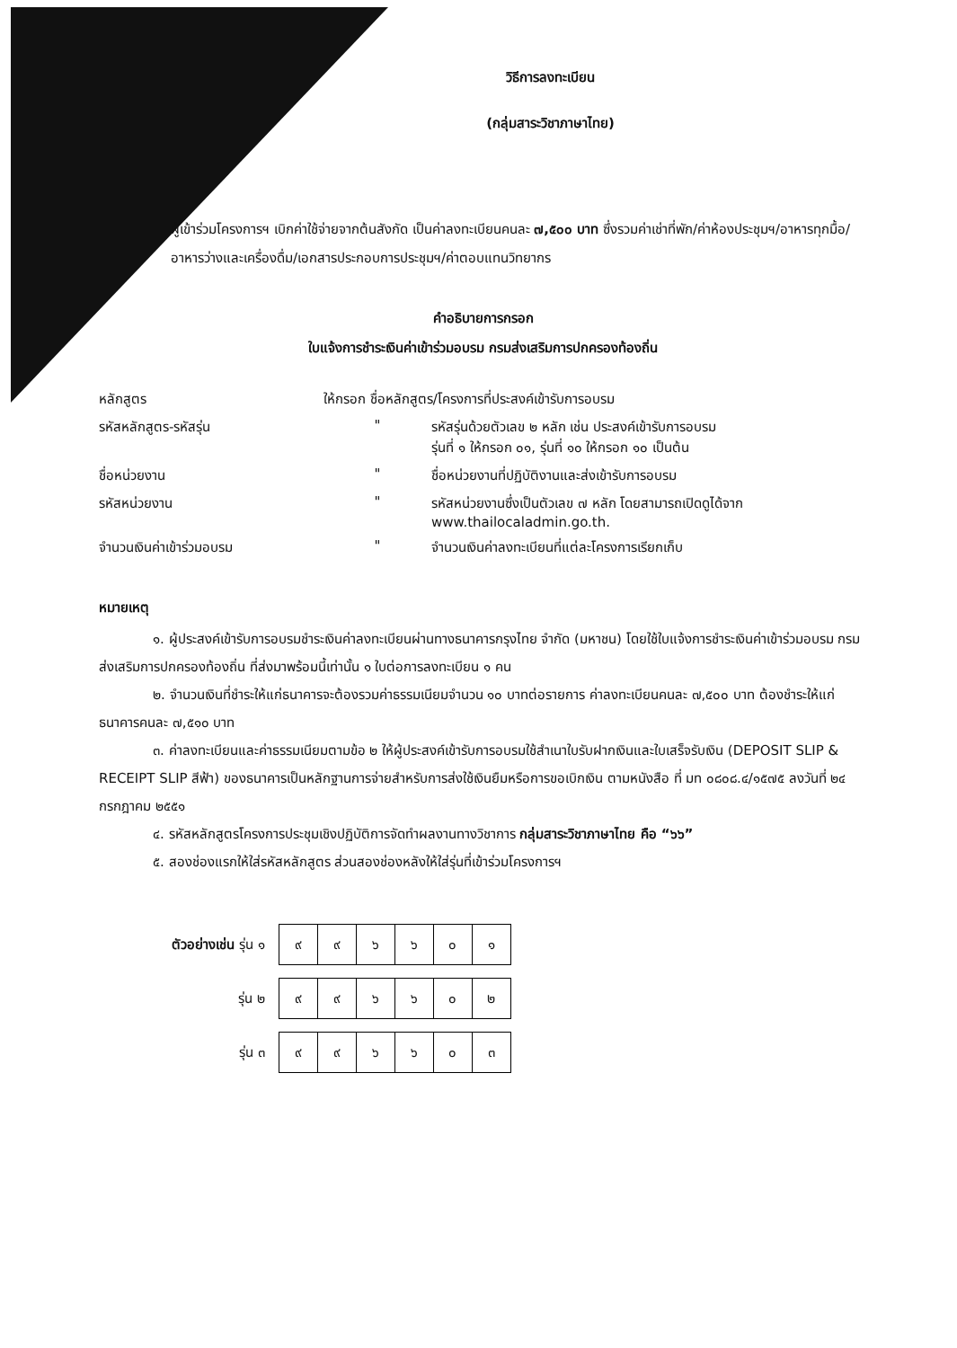วิธีการลงทะเบียน
(กลุ่มสาระวิชาภาษาไทย)
ผู้เข้าร่วมโครงการฯ เบิกค่าใช้จ่ายจากต้นสังกัด เป็นค่าลงทะเบียนคนละ ๗,๕๐๐ บาท ซึ่งรวมค่าเช่าที่พัก/ค่าห้องประชุมฯ/อาหารทุกมื้อ/อาหารว่างและเครื่องดื่ม/เอกสารประกอบการประชุมฯ/ค่าตอบแทนวิทยากร
คำอธิบายการกรอก
ใบแจ้งการชำระเงินค่าเข้าร่วมอบรม กรมส่งเสริมการปกครองท้องถิ่น
| หลักสูตร | ให้กรอก ชื่อหลักสูตร/โครงการที่ประสงค์เข้ารับการอบรม | |
| รหัสหลักสูตร-รหัสรุ่น | " | รหัสรุ่นด้วยตัวเลข ๒ หลัก เช่น ประสงค์เข้ารับการอบรม รุ่นที่ ๑ ให้กรอก ๐๑, รุ่นที่ ๑๐ ให้กรอก ๑๐ เป็นต้น |
| ชื่อหน่วยงาน | " | ชื่อหน่วยงานที่ปฏิบัติงานและส่งเข้ารับการอบรม |
| รหัสหน่วยงาน | " | รหัสหน่วยงานซึ่งเป็นตัวเลข ๗ หลัก โดยสามารถเปิดดูได้จาก www.thailocaladmin.go.th. |
| จำนวนเงินค่าเข้าร่วมอบรม | " | จำนวนเงินค่าลงทะเบียนที่แต่ละโครงการเรียกเก็บ |
หมายเหตุ
๑. ผู้ประสงค์เข้ารับการอบรมชำระเงินค่าลงทะเบียนผ่านทางธนาคารกรุงไทย จำกัด (มหาชน) โดยใช้ใบแจ้งการชำระเงินค่าเข้าร่วมอบรม กรมส่งเสริมการปกครองท้องถิ่น ที่ส่งมาพร้อมนี้เท่านั้น ๑ ใบต่อการลงทะเบียน ๑ คน
๒. จำนวนเงินที่ชำระให้แก่ธนาคารจะต้องรวมค่าธรรมเนียมจำนวน ๑๐ บาทต่อรายการ ค่าลงทะเบียนคนละ ๗,๕๐๐ บาท ต้องชำระให้แก่ธนาคารคนละ ๗,๕๑๐ บาท
๓. ค่าลงทะเบียนและค่าธรรมเนียมตามข้อ ๒ ให้ผู้ประสงค์เข้ารับการอบรมใช้สำเนาใบรับฝากเงินและใบเสร็จรับเงิน (DEPOSIT SLIP & RECEIPT SLIP สีฟ้า) ของธนาคารเป็นหลักฐานการจ่ายสำหรับการส่งใช้เงินยืมหรือการขอเบิกเงิน ตามหนังสือ ที่ มท ๐๘๐๘.๔/๑๕๗๕ ลงวันที่ ๒๔ กรกฎาคม ๒๕๕๑
๔. รหัสหลักสูตรโครงการประชุมเชิงปฏิบัติการจัดทำผลงานทางวิชาการ กลุ่มสาระวิชาภาษาไทย คือ “๖๖”
๕. สองช่องแรกให้ใส่รหัสหลักสูตร ส่วนสองช่องหลังให้ใส่รุ่นที่เข้าร่วมโครงการฯ
| ตัวอย่างเช่น รุ่น ๑ | / ๙ / ๙ / ๖ / ๖ / ๐ / ๑ / |
| รุ่น ๒ | / ๙ / ๙ / ๖ / ๖ / ๐ / ๒ / |
| รุ่น ๓ | / ๙ / ๙ / ๖ / ๖ / ๐ / ๓ / |